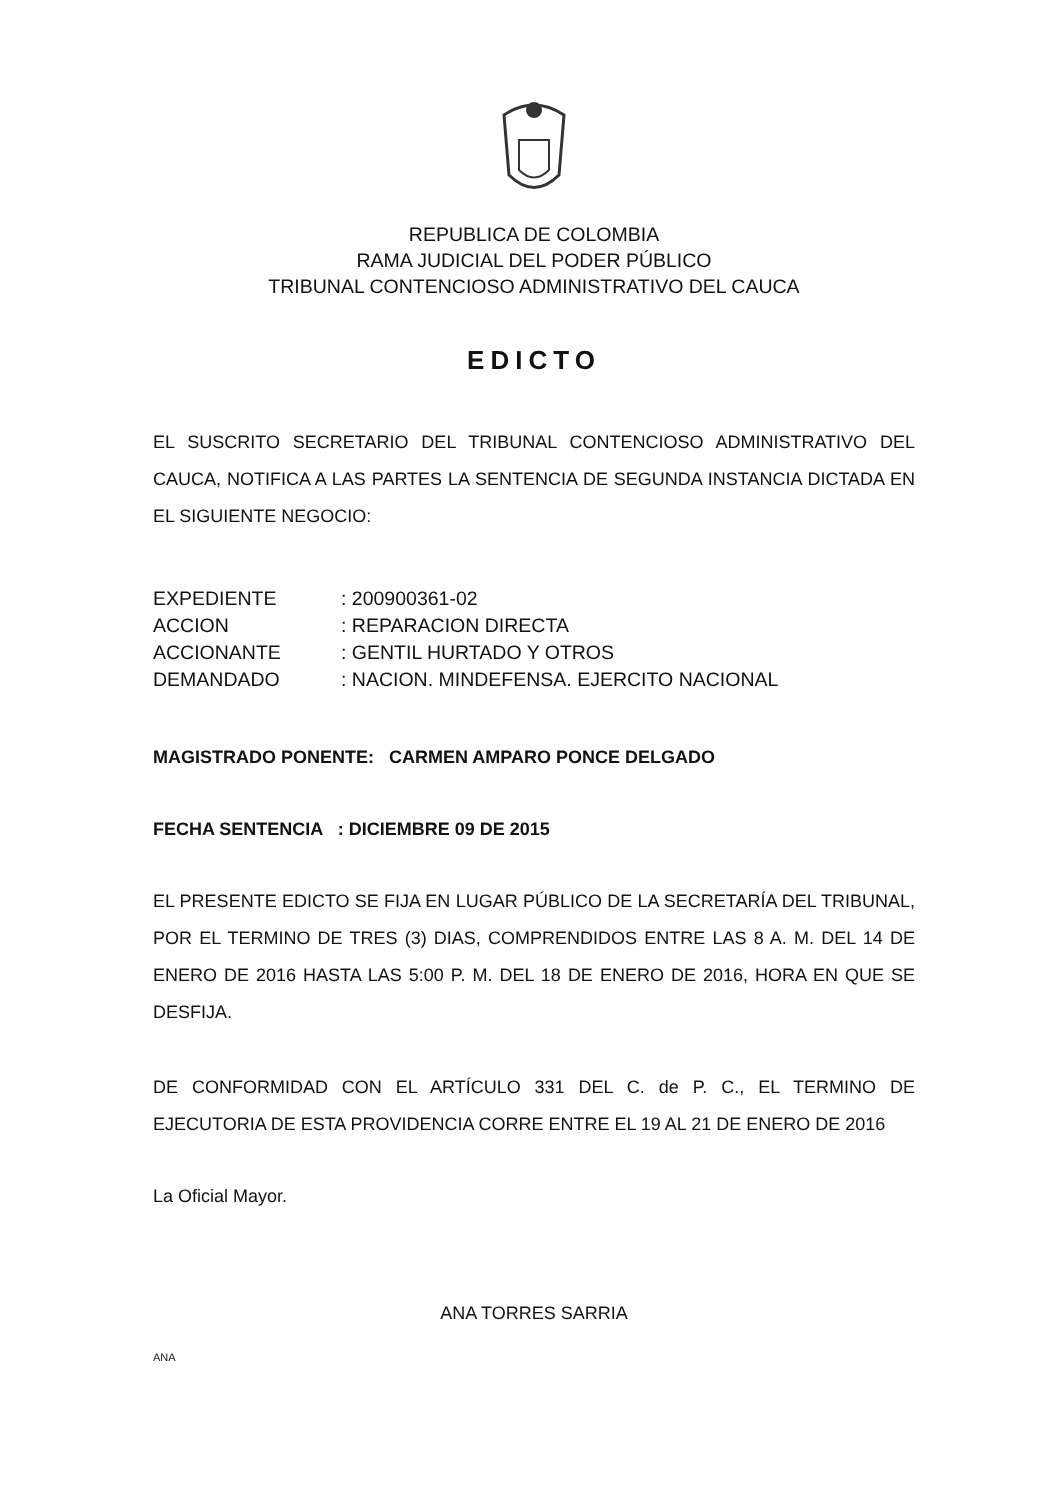REPUBLICA DE COLOMBIA
RAMA JUDICIAL DEL PODER PÚBLICO
TRIBUNAL CONTENCIOSO ADMINISTRATIVO DEL CAUCA
EDICTO
EL SUSCRITO SECRETARIO DEL TRIBUNAL CONTENCIOSO ADMINISTRATIVO DEL CAUCA, NOTIFICA A LAS PARTES LA SENTENCIA DE SEGUNDA INSTANCIA DICTADA EN EL SIGUIENTE NEGOCIO:
| EXPEDIENTE | : 200900361-02 |
| ACCION | : REPARACION DIRECTA |
| ACCIONANTE | : GENTIL HURTADO Y OTROS |
| DEMANDADO | : NACION. MINDEFENSA. EJERCITO NACIONAL |
MAGISTRADO PONENTE: CARMEN AMPARO PONCE DELGADO
FECHA SENTENCIA : DICIEMBRE 09 DE 2015
EL PRESENTE EDICTO SE FIJA EN LUGAR PÚBLICO DE LA SECRETARÍA DEL TRIBUNAL, POR EL TERMINO DE TRES (3) DIAS, COMPRENDIDOS ENTRE LAS 8 A. M. DEL 14 DE ENERO DE 2016 HASTA LAS 5:00 P. M. DEL 18 DE ENERO DE 2016, HORA EN QUE SE DESFIJA.
DE CONFORMIDAD CON EL ARTÍCULO 331 DEL C. de P. C., EL TERMINO DE EJECUTORIA DE ESTA PROVIDENCIA CORRE ENTRE EL 19 AL 21 DE ENERO DE 2016
La Oficial Mayor.
ANA TORRES SARRIA
ANA